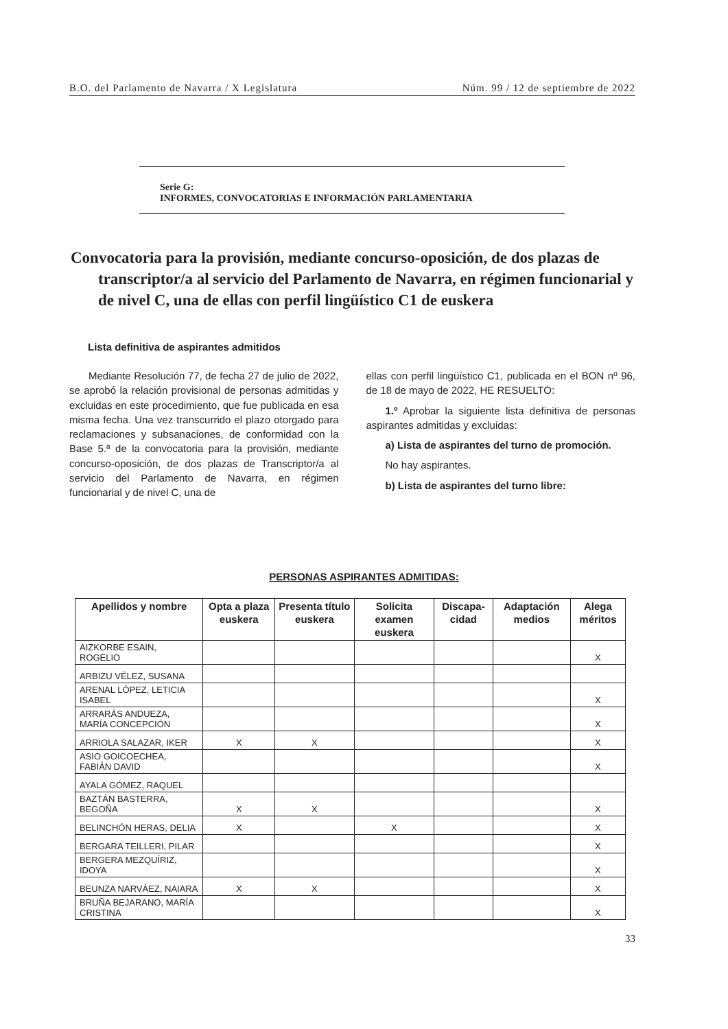B.O. del Parlamento de Navarra / X Legislatura Núm. 99 / 12 de septiembre de 2022
Serie G:
INFORMES, CONVOCATORIAS E INFORMACIÓN PARLAMENTARIA
Convocatoria para la provisión, mediante concurso-oposición, de dos plazas de transcriptor/a al servicio del Parlamento de Navarra, en régimen funcionarial y de nivel C, una de ellas con perfil lingüístico C1 de euskera
Lista definitiva de aspirantes admitidos
Mediante Resolución 77, de fecha 27 de julio de 2022, se aprobó la relación provisional de personas admitidas y excluidas en este procedimiento, que fue publicada en esa misma fecha. Una vez transcurrido el plazo otorgado para reclamaciones y subsanaciones, de conformidad con la Base 5.ª de la convocatoria para la provisión, mediante concurso-oposición, de dos plazas de Transcriptor/a al servicio del Parlamento de Navarra, en régimen funcionarial y de nivel C, una de
ellas con perfil lingüístico C1, publicada en el BON nº 96, de 18 de mayo de 2022, HE RESUELTO:
1.º Aprobar la siguiente lista definitiva de personas aspirantes admitidas y excluidas:
a) Lista de aspirantes del turno de promoción.
No hay aspirantes.
b) Lista de aspirantes del turno libre:
PERSONAS ASPIRANTES ADMITIDAS:
| Apellidos y nombre | Opta a plaza euskera | Presenta título euskera | Solicita examen euskera | Discapa-cidad | Adaptación medios | Alega méritos |
| --- | --- | --- | --- | --- | --- | --- |
| AIZKORBE ESAIN, ROGELIO | | | | | | X |
| ARBIZU VÉLEZ, SUSANA | | | | | | |
| ARENAL LÓPEZ, LETICIA ISABEL | | | | | | X |
| ARRARÁS ANDUEZA, MARÍA CONCEPCIÓN | | | | | | X |
| ARRIOLA SALAZAR, IKER | X | X | | | | X |
| ASIO GOICOECHEA, FABIÁN DAVID | | | | | | X |
| AYALA GÓMEZ, RAQUEL | | | | | | |
| BAZTÁN BASTERRA, BEGOÑA | X | X | | | | X |
| BELINCHÓN HERAS, DELIA | X | | X | | | X |
| BERGARA TEILLERI, PILAR | | | | | | X |
| BERGERA MEZQUÍRIZ, IDOYA | | | | | | X |
| BEUNZA NARVÁEZ, NAIARA | X | X | | | | X |
| BRUÑA BEJARANO, MARÍA CRISTINA | | | | | | X |
33